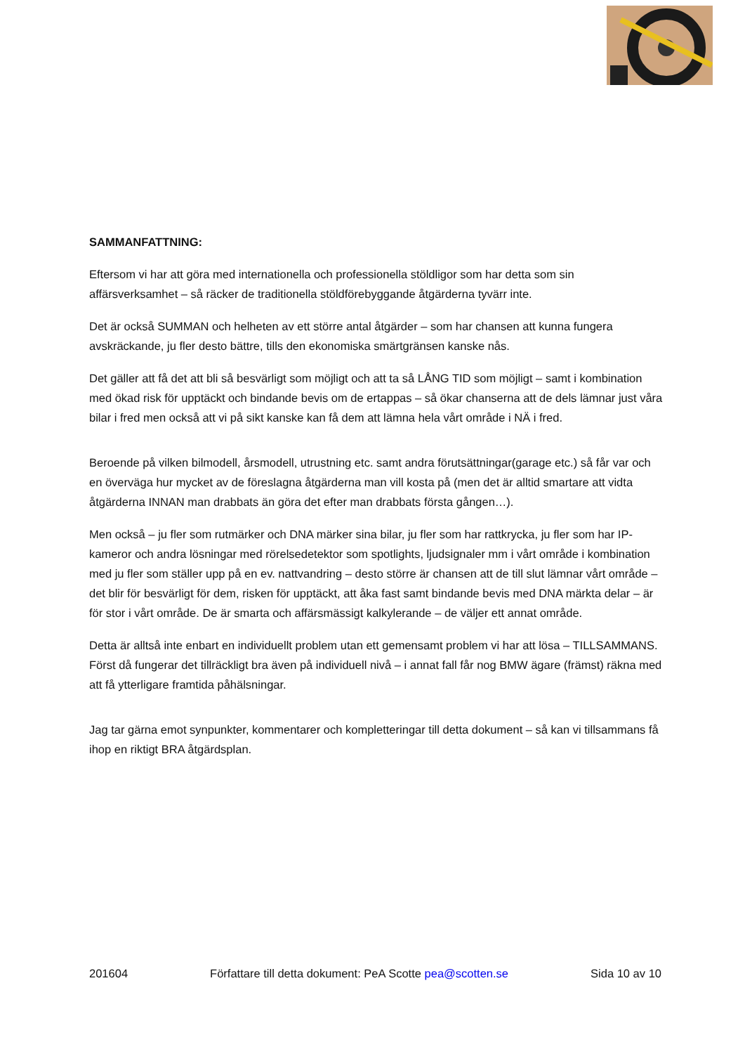SAMMANFATTNING:
Eftersom vi har att göra med internationella och professionella stöldligor som har detta som sin affärsverksamhet – så räcker de traditionella stöldförebyggande åtgärderna tyvärr inte.
Det är också SUMMAN och helheten av ett större antal åtgärder – som har chansen att kunna fungera avskräckande, ju fler desto bättre, tills den ekonomiska smärtgränsen kanske nås.
Det gäller att få det att bli så besvärligt som möjligt och att ta så LÅNG TID som möjligt – samt i kombination med ökad risk för upptäckt och bindande bevis om de ertappas – så ökar chanserna att de dels lämnar just våra bilar i fred men också att vi på sikt kanske kan få dem att lämna hela vårt område i NÄ i fred.
Beroende på vilken bilmodell, årsmodell, utrustning etc. samt andra förutsättningar(garage etc.) så får var och en överväga hur mycket av de föreslagna åtgärderna man vill kosta på (men det är alltid smartare att vidta åtgärderna INNAN man drabbats än göra det efter man drabbats första gången…).
Men också – ju fler som rutmärker och DNA märker sina bilar, ju fler som har rattkrycka, ju fler som har IP-kameror och andra lösningar med rörelsedetektor som spotlights, ljudsignaler mm i vårt område i kombination med ju fler som ställer upp på en ev. nattvandring – desto större är chansen att de till slut lämnar vårt område – det blir för besvärligt för dem, risken för upptäckt, att åka fast samt bindande bevis med DNA märkta delar – är för stor i vårt område. De är smarta och affärsmässigt kalkylerande – de väljer ett annat område.
Detta är alltså inte enbart en individuellt problem utan ett gemensamt problem vi har att lösa – TILLSAMMANS. Först då fungerar det tillräckligt bra även på individuell nivå – i annat fall får nog BMW ägare (främst) räkna med att få ytterligare framtida påhälsningar.
Jag tar gärna emot synpunkter, kommentarer och kompletteringar till detta dokument – så kan vi tillsammans få ihop en riktigt BRA åtgärdsplan.
201604 Författare till detta dokument: PeA Scotte pea@scotten.se Sida 10 av 10